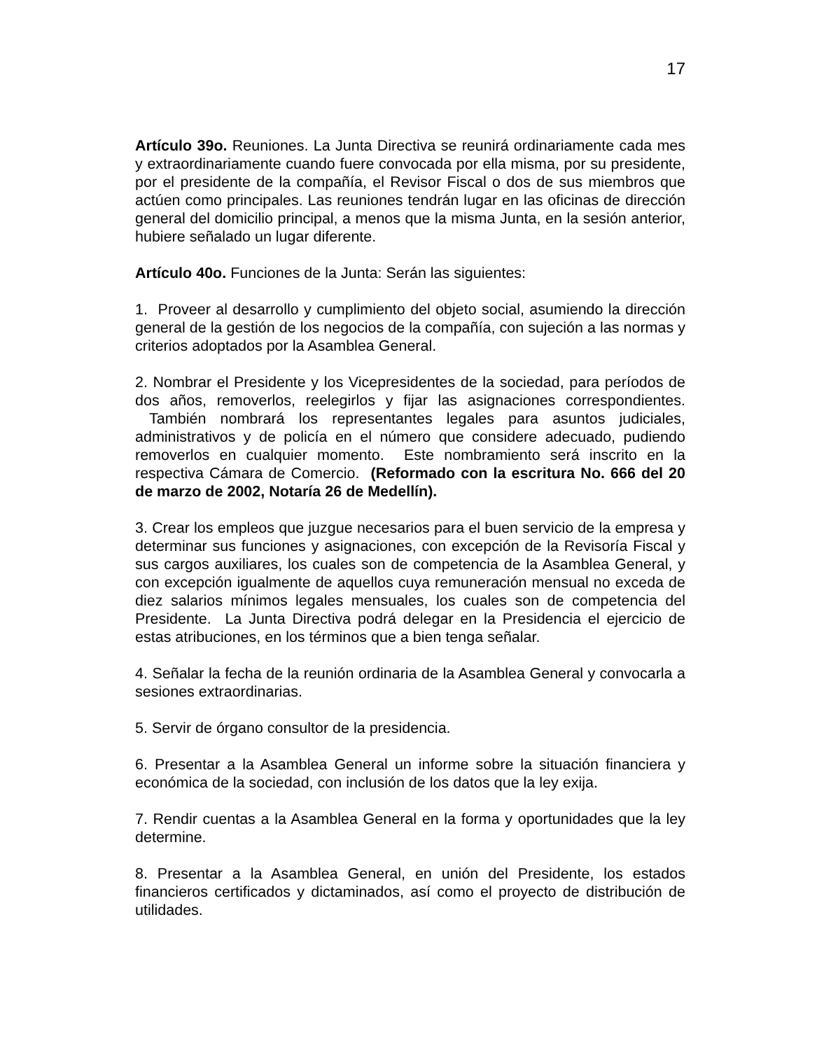17
Artículo 39o. Reuniones. La Junta Directiva se reunirá ordinariamente cada mes y extraordinariamente cuando fuere convocada por ella misma, por su presidente, por el presidente de la compañía, el Revisor Fiscal o dos de sus miembros que actúen como principales. Las reuniones tendrán lugar en las oficinas de dirección general del domicilio principal, a menos que la misma Junta, en la sesión anterior, hubiere señalado un lugar diferente.
Artículo 40o. Funciones de la Junta: Serán las siguientes:
1. Proveer al desarrollo y cumplimiento del objeto social, asumiendo la dirección general de la gestión de los negocios de la compañía, con sujeción a las normas y criterios adoptados por la Asamblea General.
2. Nombrar el Presidente y los Vicepresidentes de la sociedad, para períodos de dos años, removerlos, reelegirlos y fijar las asignaciones correspondientes. También nombrará los representantes legales para asuntos judiciales, administrativos y de policía en el número que considere adecuado, pudiendo removerlos en cualquier momento. Este nombramiento será inscrito en la respectiva Cámara de Comercio. (Reformado con la escritura No. 666 del 20 de marzo de 2002, Notaría 26 de Medellín).
3. Crear los empleos que juzgue necesarios para el buen servicio de la empresa y determinar sus funciones y asignaciones, con excepción de la Revisoría Fiscal y sus cargos auxiliares, los cuales son de competencia de la Asamblea General, y con excepción igualmente de aquellos cuya remuneración mensual no exceda de diez salarios mínimos legales mensuales, los cuales son de competencia del Presidente. La Junta Directiva podrá delegar en la Presidencia el ejercicio de estas atribuciones, en los términos que a bien tenga señalar.
4. Señalar la fecha de la reunión ordinaria de la Asamblea General y convocarla a sesiones extraordinarias.
5. Servir de órgano consultor de la presidencia.
6. Presentar a la Asamblea General un informe sobre la situación financiera y económica de la sociedad, con inclusión de los datos que la ley exija.
7. Rendir cuentas a la Asamblea General en la forma y oportunidades que la ley determine.
8. Presentar a la Asamblea General, en unión del Presidente, los estados financieros certificados y dictaminados, así como el proyecto de distribución de utilidades.